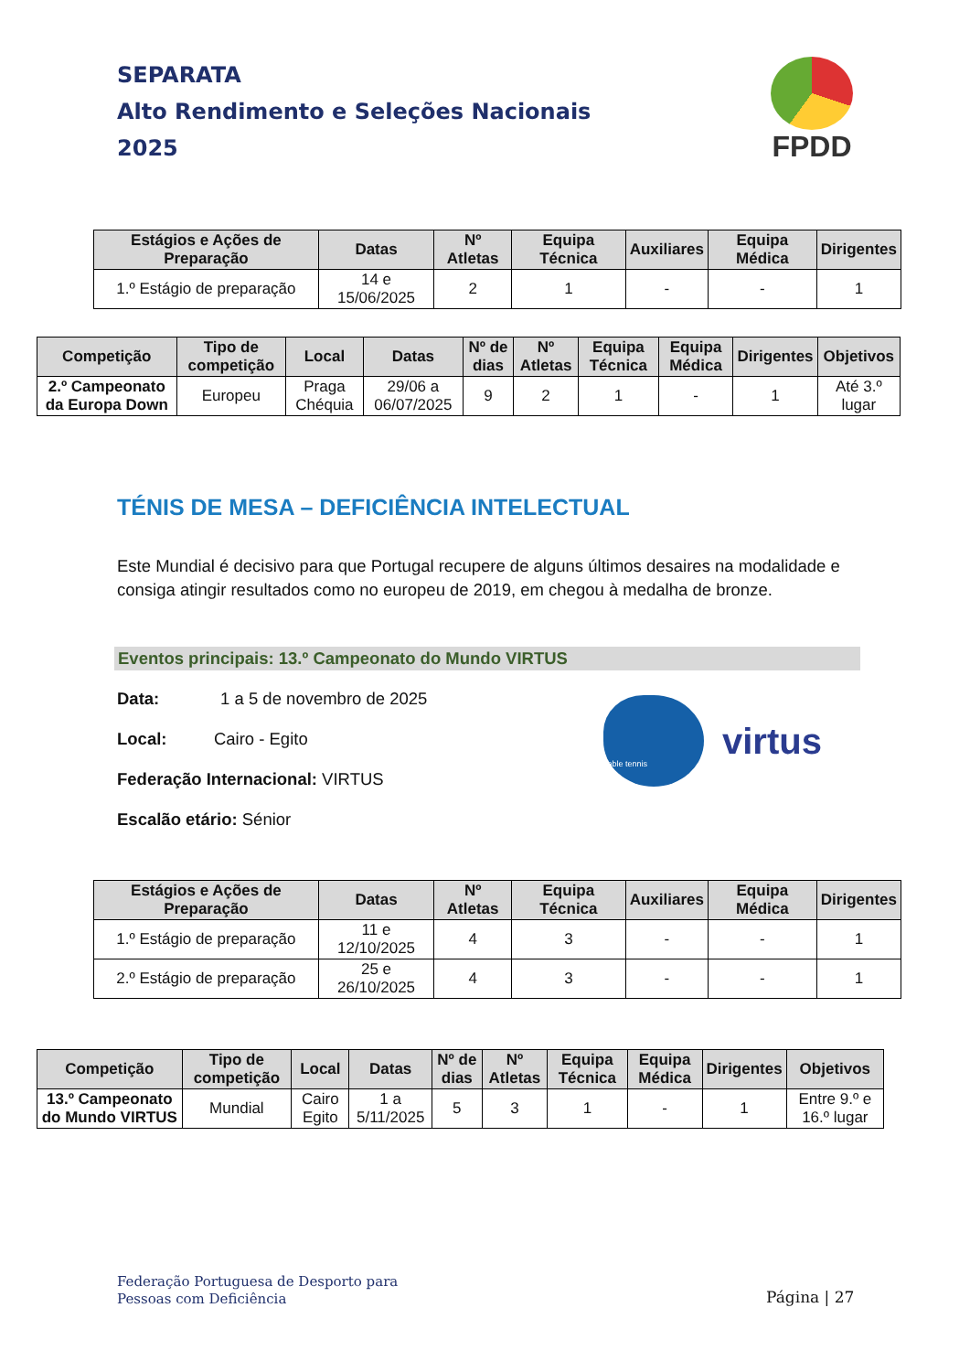SEPARATA
Alto Rendimento e Seleções Nacionais
2025
FPDD
| Estágios e Ações de Preparação | Datas | Nº Atletas | Equipa Técnica | Auxiliares | Equipa Médica | Dirigentes |
| --- | --- | --- | --- | --- | --- | --- |
| 1.º Estágio de preparação | 14 e 15/06/2025 | 2 | 1 | - | - | 1 |
| Competição | Tipo de competição | Local | Datas | Nº de dias | Nº Atletas | Equipa Técnica | Equipa Médica | Dirigentes | Objetivos |
| --- | --- | --- | --- | --- | --- | --- | --- | --- | --- |
| 2.º Campeonato da Europa Down | Europeu | Praga Chéquia | 29/06 a 06/07/2025 | 9 | 2 | 1 | - | 1 | Até 3.º lugar |
TÉNIS DE MESA – DEFICIÊNCIA INTELECTUAL
Este Mundial é decisivo para que Portugal recupere de alguns últimos desaires na modalidade e consiga atingir resultados como no europeu de 2019, em chegou à medalha de bronze.
Eventos principais: 13.º Campeonato do Mundo VIRTUS
Data: 1 a 5 de novembro de 2025
Local: Cairo - Egito
Federação Internacional: VIRTUS
Escalão etário: Sénior
Table tennis
virtus
| Estágios e Ações de Preparação | Datas | Nº Atletas | Equipa Técnica | Auxiliares | Equipa Médica | Dirigentes |
| --- | --- | --- | --- | --- | --- | --- |
| 1.º Estágio de preparação | 11 e 12/10/2025 | 4 | 3 | - | - | 1 |
| 2.º Estágio de preparação | 25 e 26/10/2025 | 4 | 3 | - | - | 1 |
| Competição | Tipo de competição | Local | Datas | Nº de dias | Nº Atletas | Equipa Técnica | Equipa Médica | Dirigentes | Objetivos |
| --- | --- | --- | --- | --- | --- | --- | --- | --- | --- |
| 13.º Campeonato do Mundo VIRTUS | Mundial | Cairo Egito | 1 a 5/11/2025 | 5 | 3 | 1 | - | 1 | Entre 9.º e 16.º lugar |
Federação Portuguesa de Desporto para
Pessoas com Deficiência
Página | 27